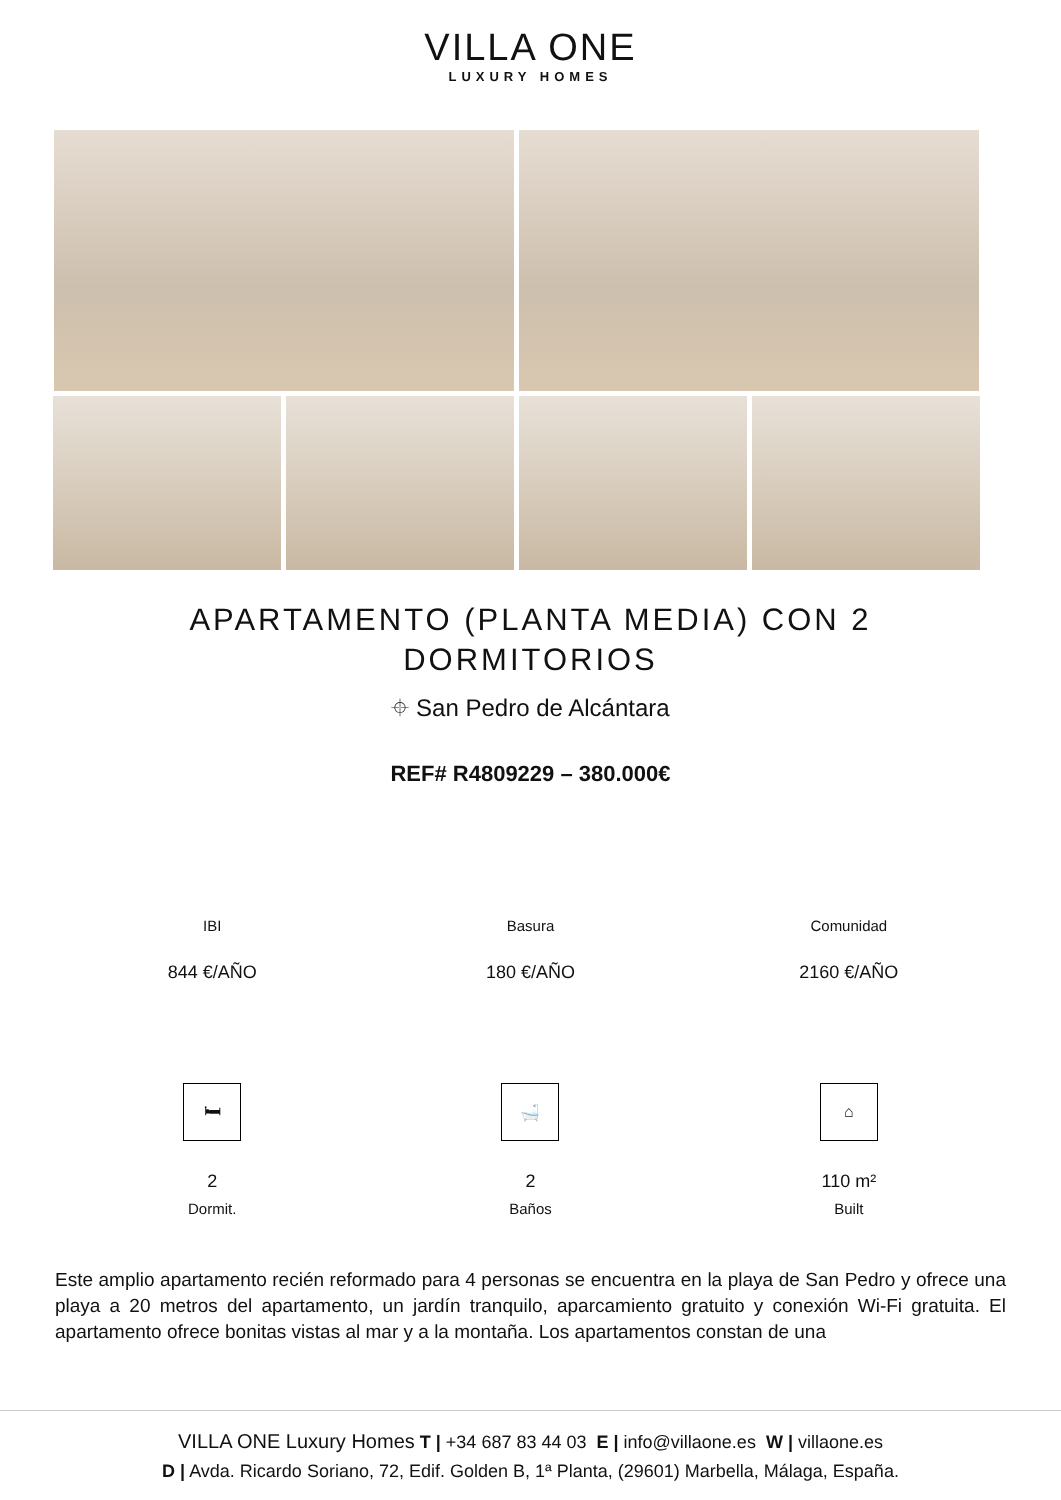VILLA ONE
LUXURY HOMES
APARTAMENTO (PLANTA MEDIA) CON 2 DORMITORIOS
⌖ San Pedro de Alcántara
REF# R4809229 – 380.000€
IBI Basura Comunidad
844 €/AÑO 180 €/AÑO 2160 €/AÑO
🛏 🛁 ⌂
2 2 110 m²
Dormit. Baños Built
Este amplio apartamento recién reformado para 4 personas se encuentra en la playa de San Pedro y ofrece una playa a 20 metros del apartamento, un jardín tranquilo, aparcamiento gratuito y conexión Wi-Fi gratuita. El apartamento ofrece bonitas vistas al mar y a la montaña. Los apartamentos constan de una
VILLA ONE Luxury Homes T | +34 687 83 44 03 E | info@villaone.es W | villaone.es
D | Avda. Ricardo Soriano, 72, Edif. Golden B, 1ª Planta, (29601) Marbella, Málaga, España.